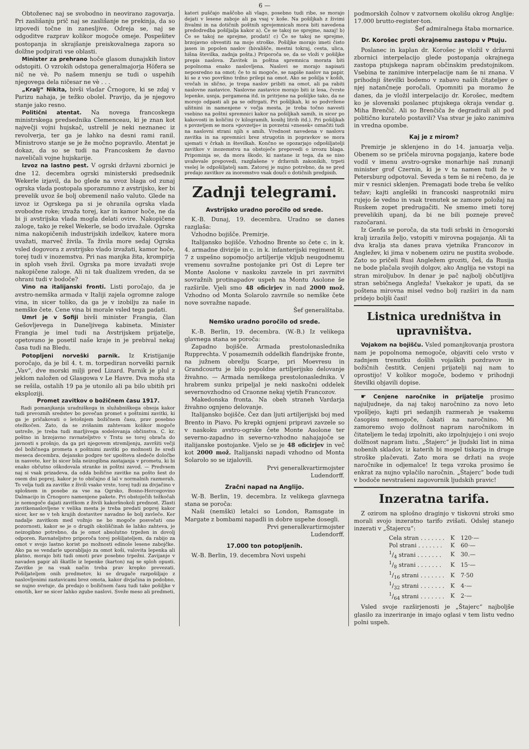6 —
Obtoženec naj se svobodno in neovirano zagovarja. Pri zaslišanju prič naj se zaslišanje ne prekinja, da so izpovedi točne in zanesljive. Odreja se, naj se odgoditve razprav kolikor mogoče omeje. Pospešitev postopanja in skrajšanje preiskovalnega zapora so dolžne podpirati vse oblasti.
Minister za prehrano hoče glasom dunajskih listov odstopiti. O vzrokih odstopa generalmajorja Höfera se nič ne vè. Po našem mnenju se tudi o uspehih njegovega dela ničesar ne vè . . .
„Kralj“ Nikita, bivši vladar Črnogore, ki se zdaj v Parizu nahaja, je težko obolel. Pravijo, da je njegovo stanje jako resno.
Politični atentat. Na novega francoskega ministrskega predsednika Clemenceau, ki je znan kot največji vojni hujskač, ustrelil je neki neznanec iz revolverja, ter ga je lahko na desni rami ranil. Ministrovo stanje se je že močno popravilo. Atentat je dokaz, da so se tudi na Francoskem že davno naveličali vojne hujskarije.
Izvoz na lastno pest. V ogrski državni zbornici je dne 12. decembra ogrski ministerski predsednik Wekerle izjavil, da bo glede na uvoz blaga od zunaj ogrska vlada postopala sporazumno z avstrijsko, ker bi prevelik uvoz še bolj obremenil našo valuto. Glede na izvoz iz Ogrskega pa si je ohranila ogrska vlada svobodne roke; izvaža torej, kar in kamor hoče, ne da bi ji avstrijska vlada mogla delati ovire. Nakopičene zaloge, tako je rekel Wekerle, se bodo izvažale. Ogrska nima nakopičenih industrijskih izdelkov, katere mora uvažati, marveč živila. Ta živila more sedaj Ogrska vsled dogovora z avstrijsko vlado izvažati, kamor hoče, torej tudi v inozemstva. Pri nas manjka žita, krompirja in sploh vseh živil. Ogrska pa more izvažati svoje nakopičene zaloge. Ali ni tak dualizem vreden, da se ohrani tudi v bodoče?
Vino na italijanski fronti. Listi poročajo, da je avstro-nemška armada v Italiji zajela ogromne zaloge vina, in sicer toliko, da ga je v izobilju za naše in nemške čete. Cene vina bi morale vsled tega padati.
Umrl je v Sofiji bivši minister Frangia, član Gešovljevega in Daneljivega kabineta. Minister Frangia je imel tudi na Avstrijskem prijatelje, opetovano je posetil naše kraje in je prebival nekaj časa tudi na Bledu.
Potopljeni norveški parnik. Iz Kristijanije poročajo, da je bil 4. t. m. torpediran norveški parnik „Vav“, dve morski milji pred Lizard. Parnik je plul z jeklom naložen od Glasgowa v Le Havre. Dva moža sta se rešila, ostalih 19 pa je utonilo ali pa bilo ubitih pri eksploziji.
Promet zavitkov o božičnem času 1917.
Radi pomanjkanja uradniškega in služabniškega obsoja kakor tudi prevoznih sredstev bo povečan promet s poštnimi zavitki, ki ga je pričakovati o letošnjem božičnem času, prav posebno otežkočen. Zato, da se zvišanim zahtevam kolikor mogoče ustreže, je treba tudi marljivega sodelovanja občinstva. C. kr. poštno in brzojavno ravnateljstvo v Trstu se torej obrača do javnosti s prošnjo, da ga pri njegovem stremljenju, završiti večji del božičnega prometa s poštnimi zavitki po možnosti že sredi meseca decembra, dejansko podpre ter upošteva sledeče določbe in nasvete, ker bi sicer bila neizogibna zastajanja v prometu, ki bi enako občutno oškodovala stranke in poštni zavod. — Predvsem naj si vsak prizadeva, da odda božične zavitke na pošto šest do osem dni poprej, kakor je to običajno d lal v normalnih razmerah. To velja tudi za zavitke z živili vsake vrste, torej tudi za divjačino v splošnem in posebe za vse na Ogrsko, Bosno-Hercegovino Dalmacijo in Črnogoro namenjene pakete. Pri obstoječih težkočah je nemogoče dajati zavitkom z živili kakoršnokoli prednost. Zlasti zavitkenaslovljene v velika mesta je treba predati poprej kakor sicer, ker se v teh krajih dostavitev navadno še bolj zavleče. Ker nadalje zavitkom med vožnjo ne bo mogoče posvečati one pozornosti, kakor se je o drugih okoliščinah še lahko zahteva, je neizogibno potrebno, da je omot absolutno trpežen in dovolj odporen. Ravnateljstvo priporoča torej pošiljateljem, da rabijo za omot v svojo lastno korist po možnosti edinole lesene zabojčke. Ako pa se vendarle uporabljajo za omot koši, valovita lepenka ali platno, morajo biti tudi omoti prav posebno trpežni. Zavijanje v navaden papir ali škatlle iz lepenke (karton) naj se sploh opusti. Zavitke je na vsak način treba prav krepko prevezati. Pošiljateljem onih predmetov, ki se drugače razpošiljajo z naslovljenimi zastavicami brez omota, kakor divjačina in podobno, se nujno svetuje, da predajo o božičnem času tudi take pošiljke v omotih, ker se sicer lahko zgube naslovi. Sveže meso ali predmeti,
kateri puščajo maščobo ali vlago, posebno tudi ribe, se morajo dejati v lesene zaboje ali pa vsaj v koše. Na pošiljkah z živimi živalmi in na dotičnih poštnih sprejemnicah mora biti navedena predodredba pošiljalja kakor a). Če se takoj ne sprejme, nazaj! b) Če se takoj ne sprejme, prodati! c) Če se takoj ne sprejme, brzojavno obvestiti na moje stroške. Pošiljke morajo imeti čisto jasen in popolen naslov (bivališče, mestni tokraj, cesta, ulica, hišna številka, zadnja pošta.) Priporoča se, da se vloži v pošiljke prepis naslova. Zavitek in poštna spremnica morata biti popolnoma enako naslovljena. Naslovi se morajo napisati neposredno na omot; če to ni mogoče, se napiše naslov na papir, ki se z vso površino trdno prilepi na omot. Ako se pošilja v koših, vrečah in slično, je trepa naslov pribiti na omot, ali pa rabiti naslovne zastavice. Naslovne zastavice morajo biti iz lesa, čvrste lepenke, usnja, pergamena itd. in pritrjene na pošiljke tako, da ne morejo odpasti ali pa se odtrgati. Pri pošiljkah, ki so podvržene užitnini in namenjene v večja mesta, je treba točno navesti vsebino na poštni spremnici kakor na pošiljkah samih, in sicer po kakovosti in količini (v kilogramih, kosihj litrih itd.). Pri pošiljkah s povzetjem se mora »povzetje« in povzetni »znesek« označiti tudi na naslovni strani njih s amih. Vrednost navedena v naslovu zavitka in na spremnici brez strugotin in popravkov se mora ujemati v črkah in številkah. Končno se opozarjajo odpošiljatelji zavitkov v inozemstvu na obstoječe prepovedi o izvozu blaga. Pripominja se, da mora škodo, ki nastane iz tega, da se niso uvaževale prepovedi, razglašene v državnih zakonikih, trpeti vselej le odpošiljatelj sam. Zatorej je nujno potrebno, da se pred predajo zavitkov za inoremstvo vsak douči o dotičnih predpisih.
Zadnji telegrami.
Avstrijsko uradno poročilo od srede.
K.-B. Dunaj, 19. decembra. Uradno se danes razglaša:
Vzhodno bojišče. Premirje.
Italijansko bojišče. Vzhodno Brente so čete c. in k. 4. armadne divizije in c. in k. infanterijski regiment št. 7 z uspešno sopomočjo artiljerije vkljub neugodnemu vremenu sovražne postojanke pri Ost di Lepre ter Monte Asolone v naskoku zavzele in pri zavrnitvi sovražnih protinapadov uspeh na Montu Asolone še razširile. Vjeli smo 48 oficirjev in nad 2000 mož. Vzhodno od Monta Solarolo zavrnile so nemške čete nove sovražne napade.
Šef generalštaba.
Nemško uradno poročilo od srede.
K.-B. Berlin, 19. decembra. (W.-B.) Iz velikega glavnega stana se poroča:
Zapadno bojišče. Armada prestolonaslednika Rupprechta. V posameznih oddelkih flandrijske fronte, na južnem obrežju Scarpe, pri Moevresu in Grandcourtu je bilo popoldne artiljerijsko delovanje živahno. — Armada nemškega prestolonaslednika. V hrabrem sunku pripeljal je neki naskočni oddelek severnovzhodno od Craonne nekaj vjetih Francozov.
Makedonska fronta. Na obeh straneh Vardarja živahno ognjeno delovanje.
Italijansko bojišče. Čez dan ljuti artiljerijski boj med Brento in Piavo. Po krepki ognjeni pripravi zavzele so v naskoku avstro-ogrske čete Monte Asolone ter severno-zapadno in severno-vzhodno nahajajoče se italijanske postojanke. Vjelo se je 48 oficirjev in več kot 2000 mož. Italijanski napadi vzhodno od Monta Solarolo so se izjalovili.
Prvi generalkvartirmojster
Ludendorff.
Zračni napad na Anglijo.
W.-B. Berlin, 19. decembra. Iz velikega glavnega stana se poroča:
Naši (nemški) letalci so London, Ramsgate in Margate z bombami napadli in dobre uspehe dosegli.
Prvi generalkvartirmojster
Ludendorff.
17.000 ton potopljenih.
W.-B. Berlin, 19. decembra Novi uspehi
podmorskih čolnov v zatvornem okolišu okrog Anglije: 17.000 brutto-register-ton.
Šef admiralnega štaba mornarice.
Dr. Korošec proti okrajnemu zastopu v Ptuju.
Poslanec in kaplan dr. Korošec je vložil v državni zbornici interpelacijo glede postopanja okrajnega zastopa ptujskega napram občinskim predstojnikom. Vsebina te zanimive interpelacije nam še ni znana. V prihodnji številki bodemo v zabavo naših čitateljev o njej natančneje poročali. Opomniti pa moramo že danes, da je vložil interpelacijo dr. Korošec, medtem ko je slovenski poslanec ptujskega okraja vendar g. Miha Brenčič. Ali so Brenčiča že degradirali ali pod politično kuratelo postavili? Vsa stvar je jako zanimiva in vredna opombe.
Kaj je z mirom?
Premirje je sklenjeno in do 14. januarja velja. Obenem so se pričela mirovna pogajanja, katere bode vodil v imenu avstro-ogrske monarhije naš zunanji minister grof Czernin, ki je v ta namen tudi že v Petersburg odpotoval. Seveda s tem še ni rečeno, da je mir v resnici sklenjen. Premagati bode treba še veliko težav; kajti angleški in francoski nasprotniki miru rujejo še vedno in vsak trenutek se zamore položaj na Ruskem zopet predrugačiti. Ne smemo imeti torej prevelikih upanj, da bi ne bili pozneje preveč razočarani.
Iz Genfa se poroča, da sta tudi srbski in črnogorski kralj izrazila željo, vstopiti v mirovna pogajanja. Ali ta dva kralja sta danes prava vjetnika Francozov in Angležev, ki jima v nobenem oziru ne pustita svobode. Zato so pričeli Rusi Angležem groziti, češ, da Rusija ne bode plačala svojih dolgov, ako Anglija ne vstopi na stran miroljubov. In denar je pač najbolj občutljiva stran sebičnega Angleža! Vsekakor je upati, da se poštena mirovna misel vedno bolj razširi in da nam pridejo boljši časi!
Listnica uredništva in upravništva.
Vojakom na bojišču. Vsled pomanjkovanja prostora nam je popolnoma nemogoče, objaviti celo vrsto v zadnjem trenutku došlih vojaških pozdravov in božičnih čestitk. Cenjeni prijatelji naj nam to oprostijo! V kolikor mogoče, bodemo v prihodnji številki objavili dopise.
☛ Cenjene naročnike in prijatelje prosimo najuljudneje, da naj takoj naročnino za novo leto vpošljejo, kajti pri sedanjih razmerah je vsakemu časopisu nemogoče, čakati na naročnino. Mi zamoremo svojo dolžnost napram naročnikom in čitateljem le tedaj izpolniti, ako izpolnjujejo i oni svojo dolžnost napram listu. „Štajerc“ je ljudski list in nima nobenih skladov, iz katerih bi mogel tiskarja in druge stroške plačevati. Zato mora se držati na svoje naročnike in odjemalce! Iz tega vzroka prosimo še enkrat za nujno vplačilo naročnin. „Štajerc“ bode tudi v bodoče nevstrašeni zagovornik ljudskih pravic!
Inzeratna tarifa.
Z ozirom na splošno draginjo v tiskovni stroki smo morali svojo inzeratno tarifo zvišati. Odslej stanejo inzerati v „Štajercu“:
| Cela stran . . . . . . . | K | 120·— |
| Pol strani . . . . . . . | K | 60·— |
| 1/4 strani . . . . . . . | K | 30.— |
| 1/8 strani . . . . . . . | K | 15·— |
| 1/16 strani . . . . . . . | K | 7·50 |
| 1/32 strani . . . . . . . | K | 4·— |
| 1/64 strani . . . . . . . | K | 2·— |
Vsled svoje razširjenosti je „Štajerc“ najboljše glasilo za inzeriranje in imajo oglasi v tem listu vedno polni uspeh.